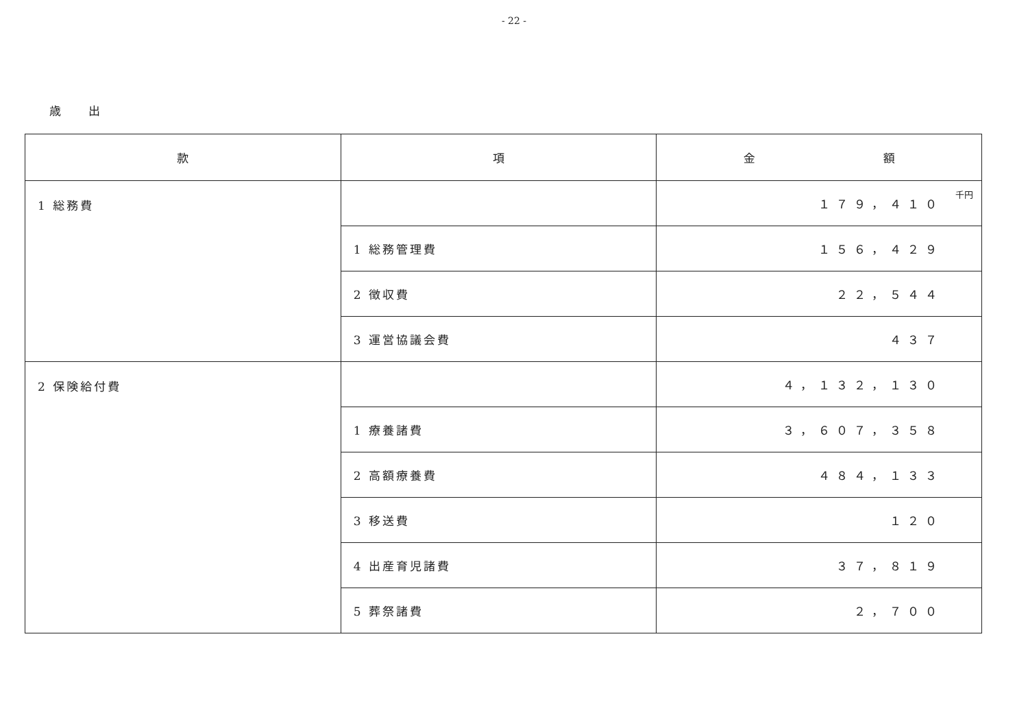- 22 -
歳　　出
| 款 | 項 | 金 額 |
| --- | --- | --- |
| 1 総務費 | | １７９，４１０ 千円 |
| | 1 総務管理費 | １５６，４２９ |
| | 2 徴収費 | ２２，５４４ |
| | 3 運営協議会費 | ４３７ |
| 2 保険給付費 | | ４，１３２，１３０ |
| | 1 療養諸費 | ３，６０７，３５８ |
| | 2 高額療養費 | ４８４，１３３ |
| | 3 移送費 | １２０ |
| | 4 出産育児諸費 | ３７，８１９ |
| | 5 葬祭諸費 | ２，７００ |